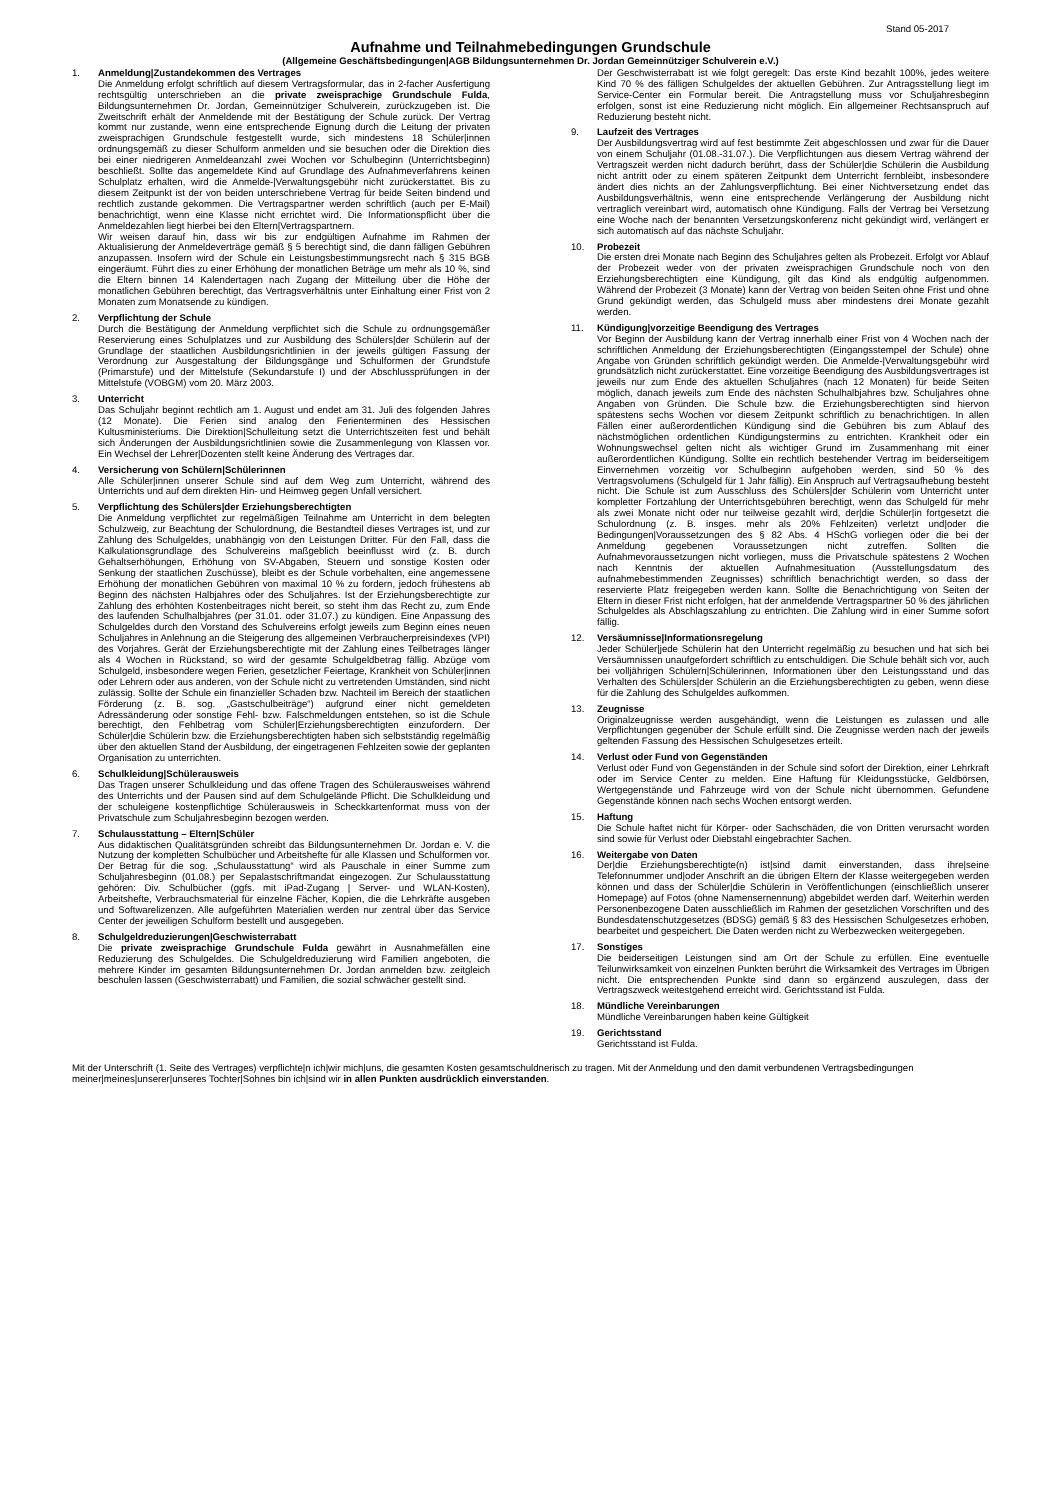Stand 05-2017
Aufnahme und Teilnahmebedingungen Grundschule
(Allgemeine Geschäftsbedingungen|AGB Bildungsunternehmen Dr. Jordan Gemeinnütziger Schulverein e.V.)
1. Anmeldung|Zustandekommen des Vertrages
Die Anmeldung erfolgt schriftlich auf diesem Vertragsformular, das in 2-facher Ausfertigung rechtsgültig unterschrieben an die private zweisprachige Grundschule Fulda, Bildungsunternehmen Dr. Jordan, Gemeinnütziger Schulverein, zurückzugeben ist. Die Zweitschrift erhält der Anmeldende mit der Bestätigung der Schule zurück. Der Vertrag kommt nur zustande, wenn eine entsprechende Eignung durch die Leitung der privaten zweisprachigen Grundschule festgestellt wurde, sich mindestens 18 Schüler|innen ordnungsgemäß zu dieser Schulform anmelden und sie besuchen oder die Direktion dies bei einer niedrigeren Anmeldeanzahl zwei Wochen vor Schulbeginn (Unterrichtsbeginn) beschließt. Sollte das angemeldete Kind auf Grundlage des Aufnahmeverfahrens keinen Schulplatz erhalten, wird die Anmelde-|Verwaltungsgebühr nicht zurückerstattet. Bis zu diesem Zeitpunkt ist der von beiden unterschriebene Vertrag für beide Seiten bindend und rechtlich zustande gekommen. Die Vertragspartner werden schriftlich (auch per E-Mail) benachrichtigt, wenn eine Klasse nicht errichtet wird. Die Informationspflicht über die Anmeldezahlen liegt hierbei bei den Eltern|Vertragspartnern.
Wir weisen darauf hin, dass wir bis zur endgültigen Aufnahme im Rahmen der Aktualisierung der Anmeldeverträge gemäß § 5 berechtigt sind, die dann fälligen Gebühren anzupassen. Insofern wird der Schule ein Leistungsbestimmungsrecht nach § 315 BGB eingeräumt. Führt dies zu einer Erhöhung der monatlichen Beträge um mehr als 10 %, sind die Eltern binnen 14 Kalendertagen nach Zugang der Mitteilung über die Höhe der monatlichen Gebühren berechtigt, das Vertragsverhältnis unter Einhaltung einer Frist von 2 Monaten zum Monatsende zu kündigen.
2. Verpflichtung der Schule
Durch die Bestätigung der Anmeldung verpflichtet sich die Schule zu ordnungsgemäßer Reservierung eines Schulplatzes und zur Ausbildung des Schülers|der Schülerin auf der Grundlage der staatlichen Ausbildungsrichtlinien in der jeweils gültigen Fassung der Verordnung zur Ausgestaltung der Bildungsgänge und Schulformen der Grundstufe (Primarstufe) und der Mittelstufe (Sekundarstufe I) und der Abschlussprüfungen in der Mittelstufe (VOBGM) vom 20. März 2003.
3. Unterricht
Das Schuljahr beginnt rechtlich am 1. August und endet am 31. Juli des folgenden Jahres (12 Monate). Die Ferien sind analog den Ferienterminen des Hessischen Kultusministeriums. Die Direktion|Schulleitung setzt die Unterrichtszeiten fest und behält sich Änderungen der Ausbildungsrichtlinien sowie die Zusammenlegung von Klassen vor. Ein Wechsel der Lehrer|Dozenten stellt keine Änderung des Vertrages dar.
4. Versicherung von Schülern|Schülerinnen
Alle Schüler|innen unserer Schule sind auf dem Weg zum Unterricht, während des Unterrichts und auf dem direkten Hin- und Heimweg gegen Unfall versichert.
5. Verpflichtung des Schülers|der Erziehungsberechtigten
Die Anmeldung verpflichtet zur regelmäßigen Teilnahme am Unterricht in dem belegten Schulzweig, zur Beachtung der Schulordnung, die Bestandteil dieses Vertrages ist, und zur Zahlung des Schulgeldes, unabhängig von den Leistungen Dritter. Für den Fall, dass die Kalkulationsgrundlage des Schulvereins maßgeblich beeinflusst wird (z. B. durch Gehaltserhöhungen, Erhöhung von SV-Abgaben, Steuern und sonstige Kosten oder Senkung der staatlichen Zuschüsse), bleibt es der Schule vorbehalten, eine angemessene Erhöhung der monatlichen Gebühren von maximal 10 % zu fordern, jedoch frühestens ab Beginn des nächsten Halbjahres oder des Schuljahres. Ist der Erziehungsberechtigte zur Zahlung des erhöhten Kostenbeitrages nicht bereit, so steht ihm das Recht zu, zum Ende des laufenden Schulhalbjahres (per 31.01. oder 31.07.) zu kündigen. Eine Anpassung des Schulgeldes durch den Vorstand des Schulvereins erfolgt jeweils zum Beginn eines neuen Schuljahres in Anlehnung an die Steigerung des allgemeinen Verbraucherpreisindexes (VPI) des Vorjahres. Gerät der Erziehungsberechtigte mit der Zahlung eines Teilbetrages länger als 4 Wochen in Rückstand, so wird der gesamte Schulgeldbetrag fällig. Abzüge vom Schulgeld, insbesondere wegen Ferien, gesetzlicher Feiertage, Krankheit von Schüler|innen oder Lehrern oder aus anderen, von der Schule nicht zu vertretenden Umständen, sind nicht zulässig. Sollte der Schule ein finanzieller Schaden bzw. Nachteil im Bereich der staatlichen Förderung (z. B. sog. „Gastschulbeiträge“) aufgrund einer nicht gemeldeten Adressänderung oder sonstige Fehl- bzw. Falschmeldungen entstehen, so ist die Schule berechtigt, den Fehlbetrag vom Schüler|Erziehungsberechtigten einzufordern. Der Schüler|die Schülerin bzw. die Erziehungsberechtigten haben sich selbstständig regelmäßig über den aktuellen Stand der Ausbildung, der eingetragenen Fehlzeiten sowie der geplanten Organisation zu unterrichten.
6. Schulkleidung|Schülerausweis
Das Tragen unserer Schulkleidung und das offene Tragen des Schülerausweises während des Unterrichts und der Pausen sind auf dem Schulgelände Pflicht. Die Schulkleidung und der schuleigene kostenpflichtige Schülerausweis in Scheckkartenformat muss von der Privatschule zum Schuljahresbeginn bezogen werden.
7. Schulausstattung – Eltern|Schüler
Aus didaktischen Qualitätsgründen schreibt das Bildungsunternehmen Dr. Jordan e. V. die Nutzung der kompletten Schulbücher und Arbeitshefte für alle Klassen und Schulformen vor. Der Betrag für die sog. „Schulausstattung“ wird als Pauschale in einer Summe zum Schuljahresbeginn (01.08.) per Sepalastschriftmandat eingezogen. Zur Schulausstattung gehören: Div. Schulbücher (ggfs. mit iPad-Zugang | Server- und WLAN-Kosten), Arbeitshefte, Verbrauchsmaterial für einzelne Fächer, Kopien, die die Lehrkräfte ausgeben und Softwarelizenzen. Alle aufgeführten Materialien werden nur zentral über das Service Center der jeweiligen Schulform bestellt und ausgegeben.
8. Schulgeldreduzierungen|Geschwisterrabatt
Die private zweisprachige Grundschule Fulda gewährt in Ausnahmefällen eine Reduzierung des Schulgeldes. Die Schulgeldreduzierung wird Familien angeboten, die mehrere Kinder im gesamten Bildungsunternehmen Dr. Jordan anmelden bzw. zeitgleich beschulen lassen (Geschwisterrabatt) und Familien, die sozial schwächer gestellt sind.
Der Geschwisterrabatt ist wie folgt geregelt: Das erste Kind bezahlt 100%, jedes weitere Kind 70 % des fälligen Schulgeldes der aktuellen Gebühren. Zur Antragsstellung liegt im Service-Center ein Formular bereit. Die Antragstellung muss vor Schuljahresbeginn erfolgen, sonst ist eine Reduzierung nicht möglich. Ein allgemeiner Rechtsanspruch auf Reduzierung besteht nicht.
9. Laufzeit des Vertrages
Der Ausbildungsvertrag wird auf fest bestimmte Zeit abgeschlossen und zwar für die Dauer von einem Schuljahr (01.08.-31.07.). Die Verpflichtungen aus diesem Vertrag während der Vertragszeit werden nicht dadurch berührt, dass der Schüler|die Schülerin die Ausbildung nicht antritt oder zu einem späteren Zeitpunkt dem Unterricht fernbleibt, insbesondere ändert dies nichts an der Zahlungsverpflichtung. Bei einer Nichtversetzung endet das Ausbildungsverhältnis, wenn eine entsprechende Verlängerung der Ausbildung nicht vertraglich vereinbart wird, automatisch ohne Kündigung. Falls der Vertrag bei Versetzung eine Woche nach der benannten Versetzungskonferenz nicht gekündigt wird, verlängert er sich automatisch auf das nächste Schuljahr.
10. Probezeit
Die ersten drei Monate nach Beginn des Schuljahres gelten als Probezeit. Erfolgt vor Ablauf der Probezeit weder von der privaten zweisprachigen Grundschule noch von den Erziehungsberechtigten eine Kündigung, gilt das Kind als endgültig aufgenommen. Während der Probezeit (3 Monate) kann der Vertrag von beiden Seiten ohne Frist und ohne Grund gekündigt werden, das Schulgeld muss aber mindestens drei Monate gezahlt werden.
11. Kündigung|vorzeitige Beendigung des Vertrages
Vor Beginn der Ausbildung kann der Vertrag innerhalb einer Frist von 4 Wochen nach der schriftlichen Anmeldung der Erziehungsberechtigten (Eingangsstempel der Schule) ohne Angabe von Gründen schriftlich gekündigt werden. Die Anmelde-|Verwaltungsgebühr wird grundsätzlich nicht zurückerstattet. Eine vorzeitige Beendigung des Ausbildungsvertrages ist jeweils nur zum Ende des aktuellen Schuljahres (nach 12 Monaten) für beide Seiten möglich, danach jeweils zum Ende des nächsten Schulhalbjahres bzw. Schuljahres ohne Angaben von Gründen. Die Schule bzw. die Erziehungsberechtigten sind hiervon spätestens sechs Wochen vor diesem Zeitpunkt schriftlich zu benachrichtigen. In allen Fällen einer außerordentlichen Kündigung sind die Gebühren bis zum Ablauf des nächstmöglichen ordentlichen Kündigungstermins zu entrichten. Krankheit oder ein Wohnungswechsel gelten nicht als wichtiger Grund im Zusammenhang mit einer außerordentlichen Kündigung. Sollte ein rechtlich bestehender Vertrag im beiderseitigem Einvernehmen vorzeitig vor Schulbeginn aufgehoben werden, sind 50 % des Vertragsvolumens (Schulgeld für 1 Jahr fällig). Ein Anspruch auf Vertragsaufhebung besteht nicht. Die Schule ist zum Ausschluss des Schülers|der Schülerin vom Unterricht unter kompletter Fortzahlung der Unterrichtsgebühren berechtigt, wenn das Schulgeld für mehr als zwei Monate nicht oder nur teilweise gezahlt wird, der|die Schüler|in fortgesetzt die Schulordnung (z. B. insges. mehr als 20% Fehlzeiten) verletzt und|oder die Bedingungen|Voraussetzungen des § 82 Abs. 4 HSchG vorliegen oder die bei der Anmeldung gegebenen Voraussetzungen nicht zutreffen. Sollten die Aufnahmevoraussetzungen nicht vorliegen, muss die Privatschule spätestens 2 Wochen nach Kenntnis der aktuellen Aufnahmesituation (Ausstellungsdatum des aufnahmebestimmenden Zeugnisses) schriftlich benachrichtigt werden, so dass der reservierte Platz freigegeben werden kann. Sollte die Benachrichtigung von Seiten der Eltern in dieser Frist nicht erfolgen, hat der anmeldende Vertragspartner 50 % des jährlichen Schulgeldes als Abschlagszahlung zu entrichten. Die Zahlung wird in einer Summe sofort fällig.
12. Versäumnisse|Informationsregelung
Jeder Schüler|jede Schülerin hat den Unterricht regelmäßig zu besuchen und hat sich bei Versäumnissen unaufgefordert schriftlich zu entschuldigen. Die Schule behält sich vor, auch bei volljährigen Schülern|Schülerinnen, Informationen über den Leistungsstand und das Verhalten des Schülers|der Schülerin an die Erziehungsberechtigten zu geben, wenn diese für die Zahlung des Schulgeldes aufkommen.
13. Zeugnisse
Originalzeugnisse werden ausgehändigt, wenn die Leistungen es zulassen und alle Verpflichtungen gegenüber der Schule erfüllt sind. Die Zeugnisse werden nach der jeweils geltenden Fassung des Hessischen Schulgesetzes erteilt.
14. Verlust oder Fund von Gegenständen
Verlust oder Fund von Gegenständen in der Schule sind sofort der Direktion, einer Lehrkraft oder im Service Center zu melden. Eine Haftung für Kleidungsstücke, Geldbörsen, Wertgegenstände und Fahrzeuge wird von der Schule nicht übernommen. Gefundene Gegenstände können nach sechs Wochen entsorgt werden.
15. Haftung
Die Schule haftet nicht für Körper- oder Sachschäden, die von Dritten verursacht worden sind sowie für Verlust oder Diebstahl eingebrachter Sachen.
16. Weitergabe von Daten
Der|die Erziehungsberechtigte(n) ist|sind damit einverstanden, dass ihre|seine Telefonnummer und|oder Anschrift an die übrigen Eltern der Klasse weitergegeben werden können und dass der Schüler|die Schülerin in Veröffentlichungen (einschließlich unserer Homepage) auf Fotos (ohne Namensernennung) abgebildet werden darf. Weiterhin werden Personenbezogene Daten ausschließlich im Rahmen der gesetzlichen Vorschriften und des Bundesdatenschutzgesetzes (BDSG) gemäß § 83 des Hessischen Schulgesetzes erhoben, bearbeitet und gespeichert. Die Daten werden nicht zu Werbezwecken weitergegeben.
17. Sonstiges
Die beiderseitigen Leistungen sind am Ort der Schule zu erfüllen. Eine eventuelle Teilunwirksamkeit von einzelnen Punkten berührt die Wirksamkeit des Vertrages im Übrigen nicht. Die entsprechenden Punkte sind dann so ergänzend auszulegen, dass der Vertragszweck weitestgehend erreicht wird. Gerichtsstand ist Fulda.
18. Mündliche Vereinbarungen
Mündliche Vereinbarungen haben keine Gültigkeit
19. Gerichtsstand
Gerichtsstand ist Fulda.
Mit der Unterschrift (1. Seite des Vertrages) verpflichte|n ich|wir mich|uns, die gesamten Kosten gesamtschuldnerisch zu tragen. Mit der Anmeldung und den damit verbundenen Vertragsbedingungen meiner|meines|unserer|unseres Tochter|Sohnes bin ich|sind wir in allen Punkten ausdrücklich einverstanden.